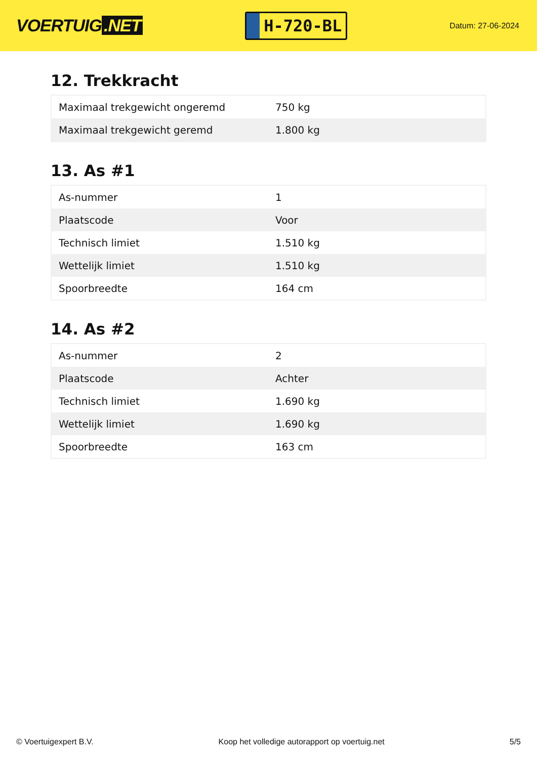VOERTUIG.NET
H-720-BL
Datum: 27-06-2024
12. Trekkracht
| Maximaal trekgewicht ongeremd | 750 kg |
| Maximaal trekgewicht geremd | 1.800 kg |
13. As #1
| As-nummer | 1 |
| Plaatscode | Voor |
| Technisch limiet | 1.510 kg |
| Wettelijk limiet | 1.510 kg |
| Spoorbreedte | 164 cm |
14. As #2
| As-nummer | 2 |
| Plaatscode | Achter |
| Technisch limiet | 1.690 kg |
| Wettelijk limiet | 1.690 kg |
| Spoorbreedte | 163 cm |
© Voertuigexpert B.V. Koop het volledige autorapport op voertuig.net 5/5